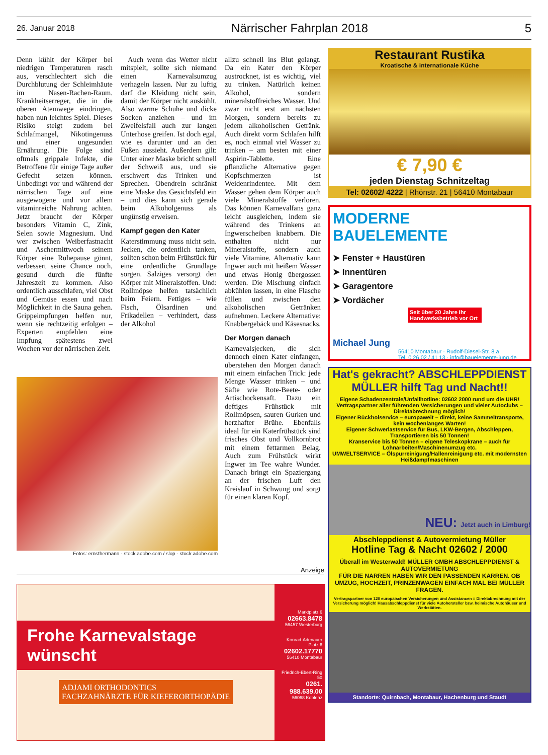26. Januar 2018 Närrischer Fahrplan 2018 5
Denn kühlt der Körper bei niedrigen Temperaturen rasch aus, verschlechtert sich die Durchblutung der Schleimhäute im Nasen-Rachen-Raum. Krankheitserreger, die in die oberen Atemwege eindringen, haben nun leichtes Spiel. Dieses Risiko steigt zudem bei Schlafmangel, Nikotingenuss und einer ungesunden Ernährung. Die Folge sind oftmals grippale Infekte, die Betroffene für einige Tage außer Gefecht setzen können. Unbedingt vor und während der närrischen Tage auf eine ausgewogene und vor allem vitaminreiche Nahrung achten. Jetzt braucht der Körper besonders Vitamin C, Zink, Selen sowie Magnesium. Und wer zwischen Weiberfastnacht und Aschermittwoch seinem Körper eine Ruhepause gönnt, verbessert seine Chance noch, gesund durch die fünfte Jahreszeit zu kommen. Also ordentlich ausschlafen, viel Obst und Gemüse essen und nach Möglichkeit in die Sauna gehen. Grippeimpfungen helfen nur, wenn sie rechtzeitig erfolgen – Experten empfehlen eine Impfung spätestens zwei Wochen vor der närrischen Zeit.
Auch wenn das Wetter nicht mitspielt, sollte sich niemand einen Karnevalsumzug verhageln lassen. Nur zu luftig darf die Kleidung nicht sein, damit der Körper nicht auskühlt. Also warme Schuhe und dicke Socken anziehen – und im Zweifelsfall auch zur langen Unterhose greifen. Ist doch egal, wie es darunter und an den Füßen aussieht. Außerdem gilt: Unter einer Maske bricht schnell der Schweiß aus, und sie erschwert das Trinken und Sprechen. Obendrein schränkt eine Maske das Gesichtsfeld ein – und dies kann sich gerade beim Alkoholgenuss als ungünstig erweisen.
Kampf gegen den Kater
Katerstimmung muss nicht sein. Jecken, die ordentlich tanken, sollten schon beim Frühstück für eine ordentliche Grundlage sorgen. Salziges versorgt den Körper mit Mineralstoffen. Und: Rollmöpse helfen tatsächlich beim Feiern. Fettiges – wie Fisch, Ölsardinen und Frikadellen – verhindert, dass der Alkohol
allzu schnell ins Blut gelangt. Da ein Kater den Körper austrocknet, ist es wichtig, viel zu trinken. Natürlich keinen Alkohol, sondern mineralstoffreiches Wasser. Und zwar nicht erst am nächsten Morgen, sondern bereits zu jedem alkoholischen Getränk. Auch direkt vorm Schlafen hilft es, noch einmal viel Wasser zu trinken – am besten mit einer Aspirin-Tablette. Eine pflanzliche Alternative gegen Kopfschmerzen ist Weidenrindentee. Mit dem Wasser gehen dem Körper auch viele Mineralstoffe verloren. Das können Karnevalfans ganz leicht ausgleichen, indem sie während des Trinkens an Ingwerscheiben knabbern. Die enthalten nicht nur Mineralstoffe, sondern auch viele Vitamine. Alternativ kann Ingwer auch mit heißem Wasser und etwas Honig übergossen werden. Die Mischung einfach abkühlen lassen, in eine Flasche füllen und zwischen den alkoholischen Getränken aufnehmen. Leckere Alternative: Knabbergebäck und Käsesnacks.
Der Morgen danach
Karnevalsjecken, die sich dennoch einen Kater einfangen, überstehen den Morgen danach mit einem einfachen Trick: jede Menge Wasser trinken – und Säfte wie Rote-Beete- oder Artischockensaft. Dazu ein deftiges Frühstück mit Rollmöpsen, sauren Gurken und herzhafter Brühe. Ebenfalls ideal für ein Katerfrühstück sind frisches Obst und Vollkornbrot mit einem fettarmen Belag. Auch zum Frühstück wirkt Ingwer im Tee wahre Wunder. Danach bringt ein Spaziergang an der frischen Luft den Kreislauf in Schwung und sorgt für einen klaren Kopf.
Fotos: ernsthermann - stock.adobe.com / slop - stock.adobe.com
Restaurant Rustika
Kroatische & internationale Küche
€ 7,90 €
jeden Dienstag Schnitzeltag
Tel: 02602/ 4222 | Rhönstr. 21 | 56410 Montabaur
MODERNE BAUELEMENTE
➤ Fenster + Haustüren
➤ Innentüren
➤ Garagentore
➤ Vordächer
Seit über 20 Jahre Ihr Handwerksbetrieb vor Ort
Michael Jung
56410 Montabaur · Rudolf-Diesel-Str. 8 a
Tel. 0 26 02 / 41 13 · info@bauelemente-jung.de
Hat's gekracht? ABSCHLEPPDIENST MÜLLER hilft Tag und Nacht!!
Eigene Schadenzentrale/Unfallhotline: 02602 2000 rund um die UHR!
Vertragspartner aller führenden Versicherungen und vieler Autoclubs – Direktabrechnung möglich!
Eigener Rückholservice – europaweit – direkt, keine Sammeltransporte, kein wochenlanges Warten!
Eigener Schwerlastservice für Bus, LKW-Bergen, Abschleppen, Transportieren bis 50 Tonnen!
Kranservice bis 50 Tonnen – eigene Teleskopkrane – auch für Lohnarbeiten/Maschinenumzug etc.
UMWELTSERVICE – Ölspurreinigung/Hallenreinigung etc. mit modernsten Heißdampfmaschinen
NEU: Jetzt auch in Limburg!
Abschleppdienst & Autovermietung Müller
Hotline Tag & Nacht 02602 / 2000
Überall im Westerwald! MÜLLER GMBH ABSCHLEPPDIENST & AUTOVERMIETUNG
FÜR DIE NARREN HABEN WIR DEN PASSENDEN KARREN. OB UMZUG, HOCHZEIT, PRINZENWAGEN EINFACH MAL BEI MÜLLER FRAGEN.
Vertragspartner von 120 europäischen Versicherungen und Assistancen = Direktabrechnung mit der Versicherung möglich! Hausabschleppdienst für viele Autohersteller bzw. heimische Autohäuser und Werkstätten.
Standorte: Quirnbach, Montabaur, Hachenburg und Staudt
Anzeige
Frohe Karnevalstage wünscht
ADJAMI ORTHODONTICS
FACHZAHNÄRZTE FÜR KIEFERORTHOPÄDIE
Marktplatz 6
02663.8478
56457 Westerburg
Konrad-Adenauer Platz 6
02602.17770
56410 Montabaur
Friedrich-Ebert-Ring 50
0261. 988.639.00
56068 Koblenz